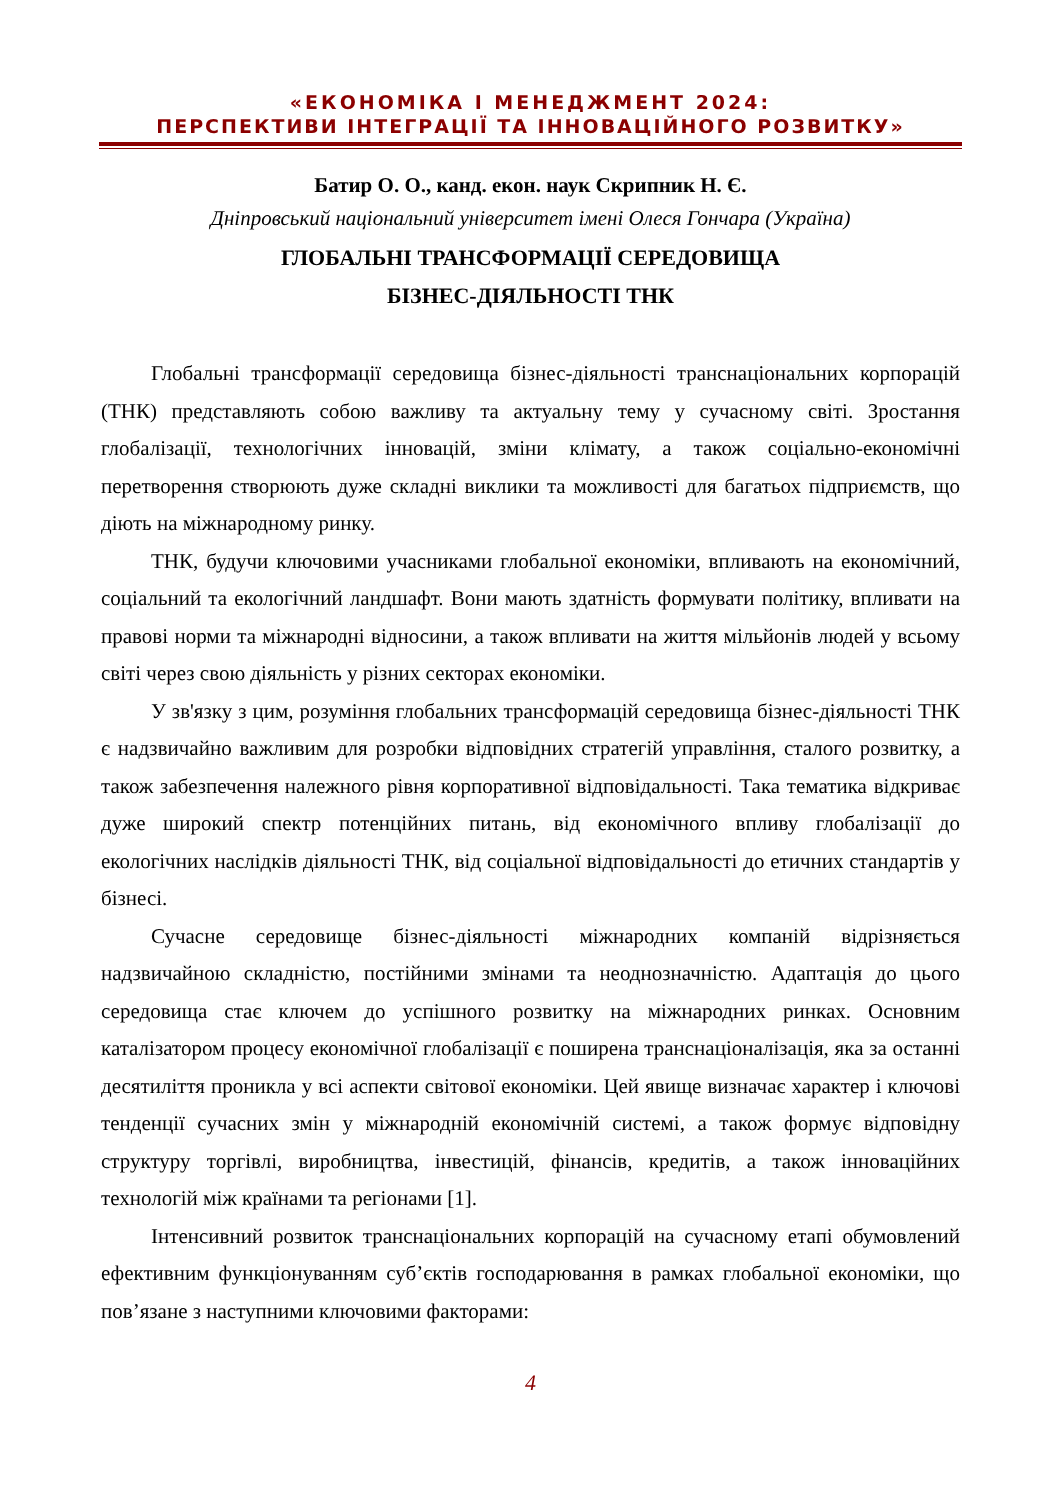«ЕКОНОМІКА І МЕНЕДЖМЕНТ 2024:
ПЕРСПЕКТИВИ ІНТЕГРАЦІЇ ТА ІННОВАЦІЙНОГО РОЗВИТКУ»
Батир О. О., канд. екон. наук Скрипник Н. Є.
Дніпровський національний університет імені Олеся Гончара (Україна)
ГЛОБАЛЬНІ ТРАНСФОРМАЦІЇ СЕРЕДОВИЩА
БІЗНЕС-ДІЯЛЬНОСТІ ТНК
Глобальні трансформації середовища бізнес-діяльності транснаціональних корпорацій (ТНК) представляють собою важливу та актуальну тему у сучасному світі. Зростання глобалізації, технологічних інновацій, зміни клімату, а також соціально-економічні перетворення створюють дуже складні виклики та можливості для багатьох підприємств, що діють на міжнародному ринку.
ТНК, будучи ключовими учасниками глобальної економіки, впливають на економічний, соціальний та екологічний ландшафт. Вони мають здатність формувати політику, впливати на правові норми та міжнародні відносини, а також впливати на життя мільйонів людей у всьому світі через свою діяльність у різних секторах економіки.
У зв'язку з цим, розуміння глобальних трансформацій середовища бізнес-діяльності ТНК є надзвичайно важливим для розробки відповідних стратегій управління, сталого розвитку, а також забезпечення належного рівня корпоративної відповідальності. Така тематика відкриває дуже широкий спектр потенційних питань, від економічного впливу глобалізації до екологічних наслідків діяльності ТНК, від соціальної відповідальності до етичних стандартів у бізнесі.
Сучасне середовище бізнес-діяльності міжнародних компаній відрізняється надзвичайною складністю, постійними змінами та неоднозначністю. Адаптація до цього середовища стає ключем до успішного розвитку на міжнародних ринках. Основним каталізатором процесу економічної глобалізації є поширена транснаціоналізація, яка за останні десятиліття проникла у всі аспекти світової економіки. Цей явище визначає характер і ключові тенденції сучасних змін у міжнародній економічній системі, а також формує відповідну структуру торгівлі, виробництва, інвестицій, фінансів, кредитів, а також інноваційних технологій між країнами та регіонами [1].
Інтенсивний розвиток транснаціональних корпорацій на сучасному етапі обумовлений ефективним функціонуванням суб’єктів господарювання в рамках глобальної економіки, що пов’язане з наступними ключовими факторами:
4